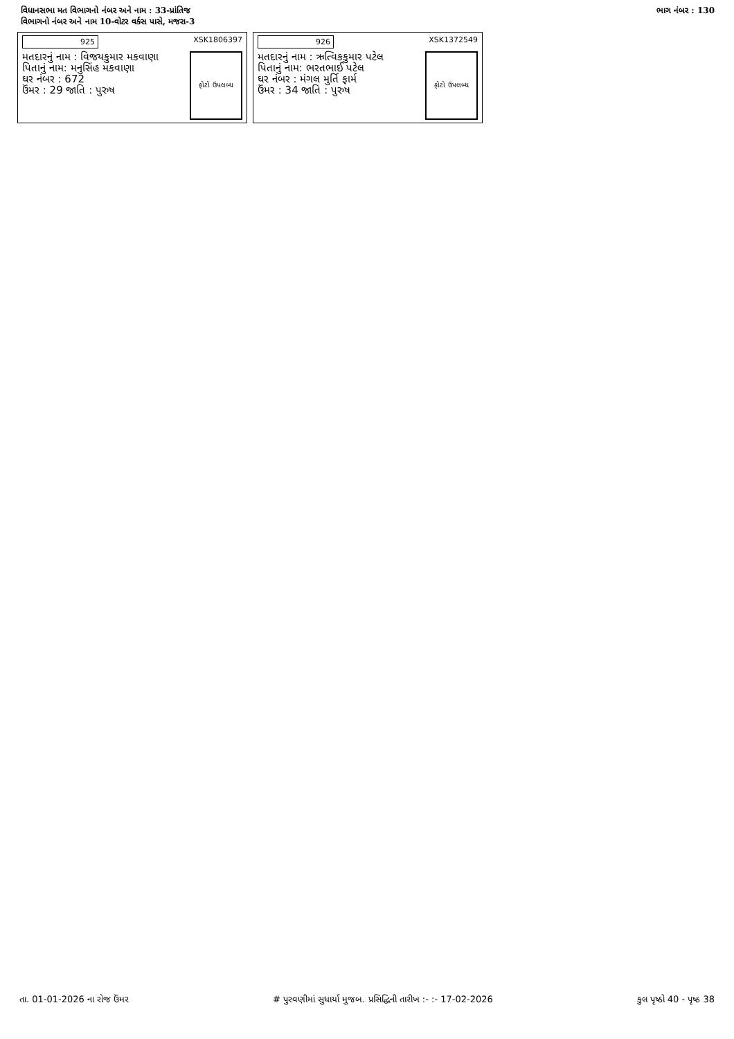વિધાનસભા મત વિભાગનો નંબર અને નામ : 33-પ્રાંતિજ
વિભાગનો નંબર અને નામ 10-વોટર વર્કસ પાસે, મજરા-3
ભાગ નંબર : 130
925 XSK1806397
મતદારનું નામ : વિજયકુમાર મકવાણા
પિતાનું નામ: મનુસિંહ મકવાણા
ઘર નંબર : 672
ઉંમર : 29 જાતિ : પુરુષ
ફોટો ઉપલબ્ધ
926 XSK1372549
મતદારનું નામ : ઋત્વિકકુમાર પટેલ
પિતાનું નામ: ભરતભાઈ પટેલ
ઘર નંબર : મંગલ મુર્તિ ફાર્મ
ઉંમર : 34 જાતિ : પુરુષ
ફોટો ઉપલબ્ધ
તા. 01-01-2026 ના રોજ ઉંમર # પુરવણીમાં સુધાર્યા મુજબ. પ્રસિદ્ધિની તારીખ :- :- 17-02-2026 કુલ પૃષ્ઠો 40 - પૃષ્ઠ 38